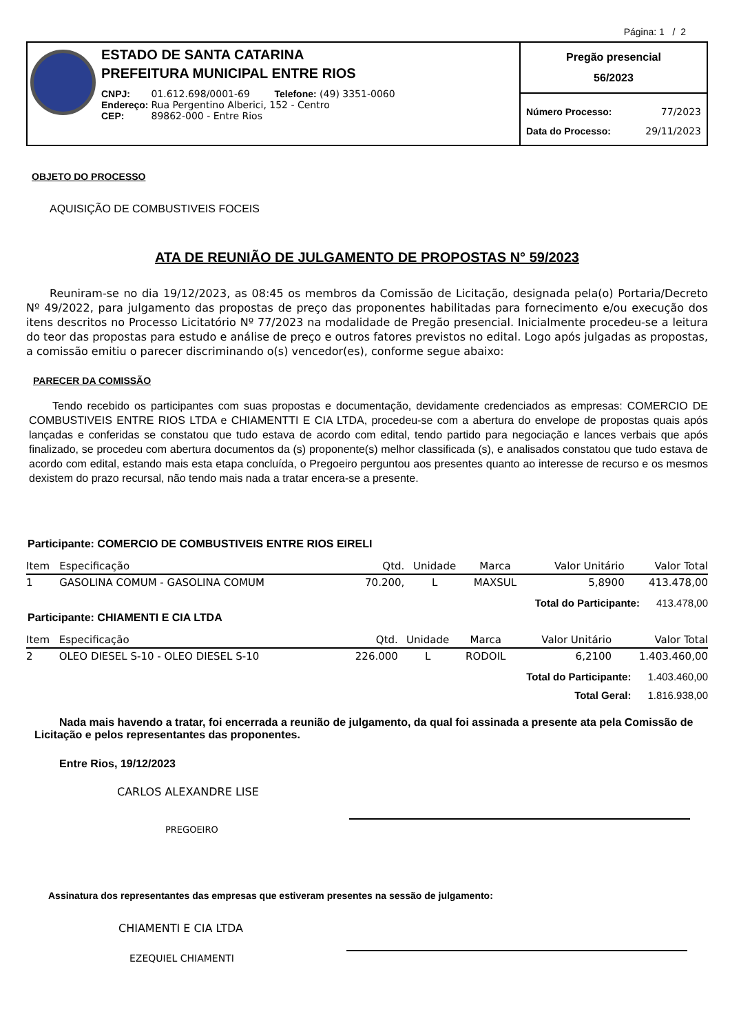Página: 1 / 2
ESTADO DE SANTA CATARINA
PREFEITURA MUNICIPAL ENTRE RIOS
| CNPJ: | 01.612.698/0001-69 Telefone: (49) 3351-0060 |
| Endereço: | Rua Pergentino Alberici, 152 - Centro |
| CEP: | 89862-000 - Entre Rios |
Pregão presencial
56/2023
Número Processo: 77/2023
Data do Processo: 29/11/2023
OBJETO DO PROCESSO
AQUISIÇÃO DE COMBUSTIVEIS FOCEIS
ATA DE REUNIÃO DE JULGAMENTO DE PROPOSTAS N° 59/2023
Reuniram-se no dia 19/12/2023, as 08:45 os membros da Comissão de Licitação, designada pela(o) Portaria/Decreto Nº 49/2022, para julgamento das propostas de preço das proponentes habilitadas para fornecimento e/ou execução dos itens descritos no Processo Licitatório Nº 77/2023 na modalidade de Pregão presencial. Inicialmente procedeu-se a leitura do teor das propostas para estudo e análise de preço e outros fatores previstos no edital. Logo após julgadas as propostas, a comissão emitiu o parecer discriminando o(s) vencedor(es), conforme segue abaixo:
PARECER DA COMISSÃO
Tendo recebido os participantes com suas propostas e documentação, devidamente credenciados as empresas: COMERCIO DE COMBUSTIVEIS ENTRE RIOS LTDA e CHIAMENTTI E CIA LTDA, procedeu-se com a abertura do envelope de propostas quais após lançadas e conferidas se constatou que tudo estava de acordo com edital, tendo partido para negociação e lances verbais que após finalizado, se procedeu com abertura documentos da (s) proponente(s) melhor classificada (s), e analisados constatou que tudo estava de acordo com edital, estando mais esta etapa concluída, o Pregoeiro perguntou aos presentes quanto ao interesse de recurso e os mesmos dexistem do prazo recursal, não tendo mais nada a tratar encera-se a presente.
Participante: COMERCIO DE COMBUSTIVEIS ENTRE RIOS EIRELI
| Item | Especificação | Qtd. | Unidade | Marca | Valor Unitário | Valor Total |
| --- | --- | --- | --- | --- | --- | --- |
| 1 | GASOLINA COMUM - GASOLINA COMUM | 70.200, | L | MAXSUL | 5,8900 | 413.478,00 |
Total do Participante: 413.478,00
Participante: CHIAMENTI E CIA LTDA
| Item | Especificação | Qtd. | Unidade | Marca | Valor Unitário | Valor Total |
| --- | --- | --- | --- | --- | --- | --- |
| 2 | OLEO DIESEL S-10 - OLEO DIESEL S-10 | 226.000 | L | RODOIL | 6,2100 | 1.403.460,00 |
Total do Participante: 1.403.460,00
Total Geral: 1.816.938,00
Nada mais havendo a tratar, foi encerrada a reunião de julgamento, da qual foi assinada a presente ata pela Comissão de Licitação e pelos representantes das proponentes.
Entre Rios, 19/12/2023
CARLOS ALEXANDRE LISE
PREGOEIRO
Assinatura dos representantes das empresas que estiveram presentes na sessão de julgamento:
CHIAMENTI E CIA LTDA
EZEQUIEL CHIAMENTI